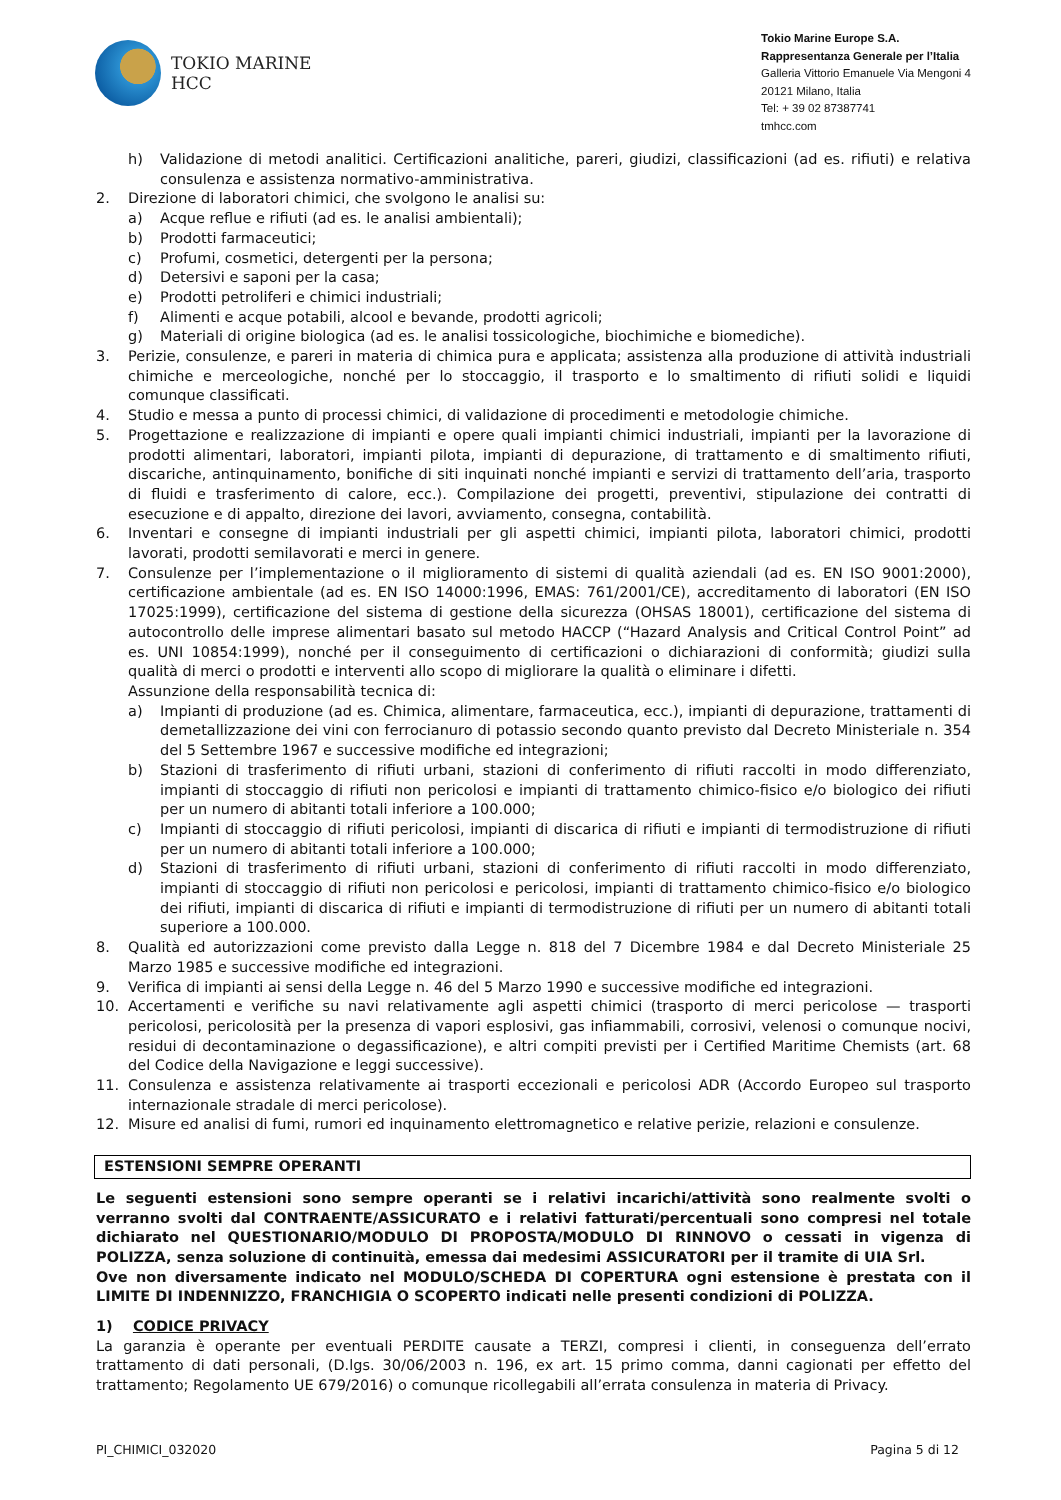TOKIO MARINE
HCC
Tokio Marine Europe S.A.
Rappresentanza Generale per l’Italia
Galleria Vittorio Emanuele Via Mengoni 4
20121 Milano, Italia
Tel: + 39 02 87387741
tmhcc.com
h) Validazione di metodi analitici. Certificazioni analitiche, pareri, giudizi, classificazioni (ad es. rifiuti) e relativa consulenza e assistenza normativo-amministrativa.
2. Direzione di laboratori chimici, che svolgono le analisi su:
a) Acque reflue e rifiuti (ad es. le analisi ambientali);
b) Prodotti farmaceutici;
c) Profumi, cosmetici, detergenti per la persona;
d) Detersivi e saponi per la casa;
e) Prodotti petroliferi e chimici industriali;
f) Alimenti e acque potabili, alcool e bevande, prodotti agricoli;
g) Materiali di origine biologica (ad es. le analisi tossicologiche, biochimiche e biomediche).
3. Perizie, consulenze, e pareri in materia di chimica pura e applicata; assistenza alla produzione di attività industriali chimiche e merceologiche, nonché per lo stoccaggio, il trasporto e lo smaltimento di rifiuti solidi e liquidi comunque classificati.
4. Studio e messa a punto di processi chimici, di validazione di procedimenti e metodologie chimiche.
5. Progettazione e realizzazione di impianti e opere quali impianti chimici industriali, impianti per la lavorazione di prodotti alimentari, laboratori, impianti pilota, impianti di depurazione, di trattamento e di smaltimento rifiuti, discariche, antinquinamento, bonifiche di siti inquinati nonché impianti e servizi di trattamento dell’aria, trasporto di fluidi e trasferimento di calore, ecc.). Compilazione dei progetti, preventivi, stipulazione dei contratti di esecuzione e di appalto, direzione dei lavori, avviamento, consegna, contabilità.
6. Inventari e consegne di impianti industriali per gli aspetti chimici, impianti pilota, laboratori chimici, prodotti lavorati, prodotti semilavorati e merci in genere.
7. Consulenze per l’implementazione o il miglioramento di sistemi di qualità aziendali (ad es. EN ISO 9001:2000), certificazione ambientale (ad es. EN ISO 14000:1996, EMAS: 761/2001/CE), accreditamento di laboratori (EN ISO 17025:1999), certificazione del sistema di gestione della sicurezza (OHSAS 18001), certificazione del sistema di autocontrollo delle imprese alimentari basato sul metodo HACCP (“Hazard Analysis and Critical Control Point” ad es. UNI 10854:1999), nonché per il conseguimento di certificazioni o dichiarazioni di conformità; giudizi sulla qualità di merci o prodotti e interventi allo scopo di migliorare la qualità o eliminare i difetti.
Assunzione della responsabilità tecnica di:
a) Impianti di produzione (ad es. Chimica, alimentare, farmaceutica, ecc.), impianti di depurazione, trattamenti di demetallizzazione dei vini con ferrocianuro di potassio secondo quanto previsto dal Decreto Ministeriale n. 354 del 5 Settembre 1967 e successive modifiche ed integrazioni;
b) Stazioni di trasferimento di rifiuti urbani, stazioni di conferimento di rifiuti raccolti in modo differenziato, impianti di stoccaggio di rifiuti non pericolosi e impianti di trattamento chimico-fisico e/o biologico dei rifiuti per un numero di abitanti totali inferiore a 100.000;
c) Impianti di stoccaggio di rifiuti pericolosi, impianti di discarica di rifiuti e impianti di termodistruzione di rifiuti per un numero di abitanti totali inferiore a 100.000;
d) Stazioni di trasferimento di rifiuti urbani, stazioni di conferimento di rifiuti raccolti in modo differenziato, impianti di stoccaggio di rifiuti non pericolosi e pericolosi, impianti di trattamento chimico-fisico e/o biologico dei rifiuti, impianti di discarica di rifiuti e impianti di termodistruzione di rifiuti per un numero di abitanti totali superiore a 100.000.
8. Qualità ed autorizzazioni come previsto dalla Legge n. 818 del 7 Dicembre 1984 e dal Decreto Ministeriale 25 Marzo 1985 e successive modifiche ed integrazioni.
9. Verifica di impianti ai sensi della Legge n. 46 del 5 Marzo 1990 e successive modifiche ed integrazioni.
10. Accertamenti e verifiche su navi relativamente agli aspetti chimici (trasporto di merci pericolose — trasporti pericolosi, pericolosità per la presenza di vapori esplosivi, gas infiammabili, corrosivi, velenosi o comunque nocivi, residui di decontaminazione o degassificazione), e altri compiti previsti per i Certified Maritime Chemists (art. 68 del Codice della Navigazione e leggi successive).
11. Consulenza e assistenza relativamente ai trasporti eccezionali e pericolosi ADR (Accordo Europeo sul trasporto internazionale stradale di merci pericolose).
12. Misure ed analisi di fumi, rumori ed inquinamento elettromagnetico e relative perizie, relazioni e consulenze.
ESTENSIONI SEMPRE OPERANTI
Le seguenti estensioni sono sempre operanti se i relativi incarichi/attività sono realmente svolti o verranno svolti dal CONTRAENTE/ASSICURATO e i relativi fatturati/percentuali sono compresi nel totale dichiarato nel QUESTIONARIO/MODULO DI PROPOSTA/MODULO DI RINNOVO o cessati in vigenza di POLIZZA, senza soluzione di continuità, emessa dai medesimi ASSICURATORI per il tramite di UIA Srl.
Ove non diversamente indicato nel MODULO/SCHEDA DI COPERTURA ogni estensione è prestata con il LIMITE DI INDENNIZZO, FRANCHIGIA O SCOPERTO indicati nelle presenti condizioni di POLIZZA.
1) CODICE PRIVACY
La garanzia è operante per eventuali PERDITE causate a TERZI, compresi i clienti, in conseguenza dell’errato trattamento di dati personali, (D.lgs. 30/06/2003 n. 196, ex art. 15 primo comma, danni cagionati per effetto del trattamento; Regolamento UE 679/2016) o comunque ricollegabili all’errata consulenza in materia di Privacy.
PI_CHIMICI_032020 Pagina 5 di 12